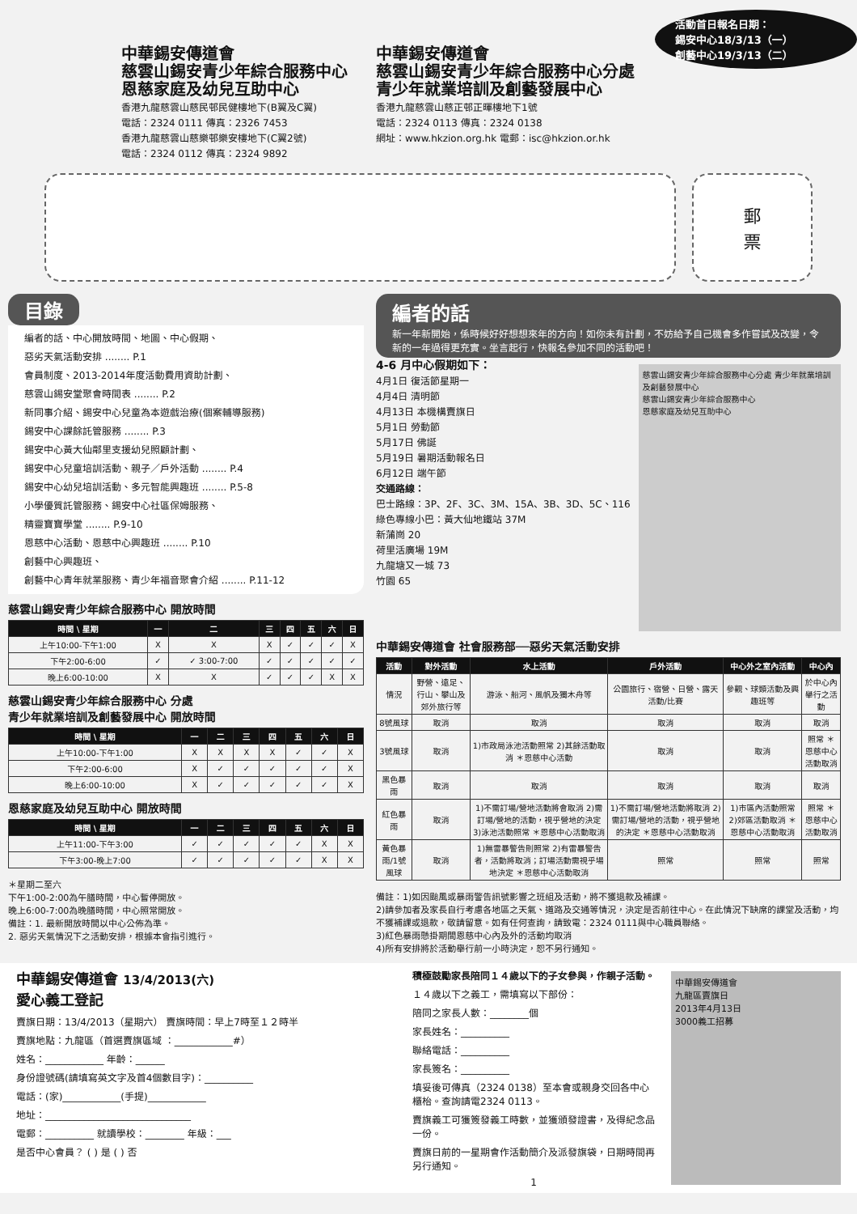活動首日報名日期：
錫安中心18/3/13（一）
創藝中心19/3/13（二）
中華錫安傳道會
慈雲山錫安青少年綜合服務中心
恩慈家庭及幼兒互助中心
香港九龍慈雲山慈民邨民健樓地下(B翼及C翼)
電話：2324 0111 傳真：2326 7453
香港九龍慈雲山慈樂邨樂安樓地下(C翼2號)
電話：2324 0112 傳真：2324 9892
中華錫安傳道會
慈雲山錫安青少年綜合服務中心分處
青少年就業培訓及創藝發展中心
香港九龍慈雲山慈正邨正暉樓地下1號
電話：2324 0113 傳真：2324 0138
網址：www.hkzion.org.hk 電郵：isc@hkzion.or.hk
郵
票
目錄
編者的話、中心開放時間、地圖、中心假期、
惡劣天氣活動安排 ........ P.1
會員制度、2013-2014年度活動費用資助計劃、
慈雲山錫安堂聚會時間表 ........ P.2
新同事介紹、錫安中心兒童為本遊戲治療(個案輔導服務)
錫安中心課餘託管服務 ........ P.3
錫安中心黃大仙鄰里支援幼兒照顧計劃、
錫安中心兒童培訓活動、親子／戶外活動 ........ P.4
錫安中心幼兒培訓活動、多元智能興趣班 ........ P.5-8
小學優質託管服務、錫安中心社區保姆服務、
精靈寶寶學堂 ........ P.9-10
恩慈中心活動、恩慈中心興趣班 ........ P.10
創藝中心興趣班、
創藝中心青年就業服務、青少年福音聚會介紹 ........ P.11-12
慈雲山錫安青少年綜合服務中心 開放時間
| 時間 \ 星期 | 一 | 二 | 三 | 四 | 五 | 六 | 日 |
| --- | --- | --- | --- | --- | --- | --- | --- |
| 上午10:00-下午1:00 | X | X | X | ✓ | ✓ | ✓ | X |
| 下午2:00-6:00 | ✓ | ✓ 3:00-7:00 | ✓ | ✓ | ✓ | ✓ | ✓ |
| 晚上6:00-10:00 | X | X | ✓ | ✓ | ✓ | X | X |
慈雲山錫安青少年綜合服務中心 分處
青少年就業培訓及創藝發展中心 開放時間
| 時間 \ 星期 | 一 | 二 | 三 | 四 | 五 | 六 | 日 |
| --- | --- | --- | --- | --- | --- | --- | --- |
| 上午10:00-下午1:00 | X | X | X | X | ✓ | ✓ | X |
| 下午2:00-6:00 | X | ✓ | ✓ | ✓ | ✓ | ✓ | X |
| 晚上6:00-10:00 | X | ✓ | ✓ | ✓ | ✓ | ✓ | X |
恩慈家庭及幼兒互助中心 開放時間
| 時間 \ 星期 | 一 | 二 | 三 | 四 | 五 | 六 | 日 |
| --- | --- | --- | --- | --- | --- | --- | --- |
| 上午11:00-下午3:00 | ✓ | ✓ | ✓ | ✓ | ✓ | X | X |
| 下午3:00-晚上7:00 | ✓ | ✓ | ✓ | ✓ | ✓ | X | X |
＊星期二至六
下午1:00-2:00為午膳時間，中心暫停開放。
晚上6:00-7:00為晚膳時間，中心照常開放。
備註：1. 最新開放時間以中心公佈為準。
2. 惡劣天氣情況下之活動安排，根據本會指引進行。
編者的話
新一年新開始，係時候好好想想來年的方向！如你未有計劃，不妨給予自己機會多作嘗試及改變，令新的一年過得更充實。坐言起行，快報名參加不同的活動吧！
4-6 月中心假期如下：
4月1日 復活節星期一
4月4日 清明節
4月13日 本機構賣旗日
5月1日 勞動節
5月17日 佛誕
5月19日 暑期活動報名日
6月12日 端午節
交通路線：
巴士路線：3P、2F、3C、3M、15A、3B、3D、5C、116
綠色專線小巴：黃大仙地鐵站 37M
新蒲崗 20
荷里活廣場 19M
九龍塘又一城 73
竹園 65
慈雲山錫安青少年綜合服務中心分處 青少年就業培訓及創藝發展中心
慈雲山錫安青少年綜合服務中心
恩慈家庭及幼兒互助中心
中華錫安傳道會 社會服務部──惡劣天氣活動安排
| 活動 | 對外活動 | 水上活動 | 戶外活動 | 中心外之室內活動 | 中心內 |
| --- | --- | --- | --- | --- | --- |
| 情況 | 野營、遠足、行山、攀山及郊外旅行等 | 游泳、船河、風帆及獨木舟等 | 公園旅行、宿營、日營、露天活動/比賽 | 參觀、球類活動及興趣班等 | 於中心內舉行之活動 |
| 8號風球 | 取消 | 取消 | 取消 | 取消 | 取消 |
| 3號風球 | 取消 | 1)市政局泳池活動照常 2)其餘活動取消 ＊恩慈中心活動 | 取消 | 取消 | 照常 ＊恩慈中心活動取消 |
| 黑色暴雨 | 取消 | 取消 | 取消 | 取消 | 取消 |
| 紅色暴雨 | 取消 | 1)不需訂場/營地活動將會取消 2)需訂場/營地的活動，視乎營地的決定 3)泳池活動照常 ＊恩慈中心活動取消 | 1)不需訂場/營地活動將取消 2)需訂場/營地的活動，視乎營地的決定 ＊恩慈中心活動取消 | 1)市區內活動照常 2)郊區活動取消 ＊恩慈中心活動取消 | 照常 ＊恩慈中心活動取消 |
| 黃色暴雨/1號風球 | 取消 | 1)無雷暴警告則照常 2)有雷暴警告者，活動將取消；訂場活動需視乎場地決定 ＊恩慈中心活動取消 | 照常 | 照常 | 照常 |
備註：1)如因颱風或暴雨警告訊號影響之班組及活動，將不獲退款及補課。
2)請參加者及家長自行考慮各地區之天氣、道路及交通等情況，決定是否前往中心。在此情況下缺席的課堂及活動，均不獲補課或退款，敬請留意。如有任何查詢，請致電：2324 0111與中心職員聯絡。
3)紅色暴雨懸掛期間恩慈中心內及外的活動均取消
4)所有安排將於活動舉行前一小時決定，恕不另行通知。
中華錫安傳道會 13/4/2013(六)
愛心義工登記
賣旗日期：13/4/2013（星期六） 賣旗時間：早上7時至１２時半
賣旗地點：九龍區（首選賣旗區域 ：____________#）
姓名：____________ 年齡：______
身份證號碼(請填寫英文字及首4個數目字)：__________
電話：(家)____________(手提)____________
地址：______________________________
電郵：__________ 就讀學校：________ 年級：___
是否中心會員？ ( ) 是 ( ) 否
積極鼓勵家長陪同１４歲以下的子女參與，作親子活動。
１４歲以下之義工，需填寫以下部份：
陪同之家長人數：________個
家長姓名：__________
聯絡電話：__________
家長簽名：__________
填妥後可傳真（2324 0138）至本會或親身交回各中心櫃枱。查詢請電2324 0113。
賣旗義工可獲簽發義工時數，並獲頒發證書，及得紀念品一份。
賣旗日前的一星期會作活動簡介及派發旗袋，日期時間再另行通知。
1
中華錫安傳道會
九龍區賣旗日
2013年4月13日
3000義工招募